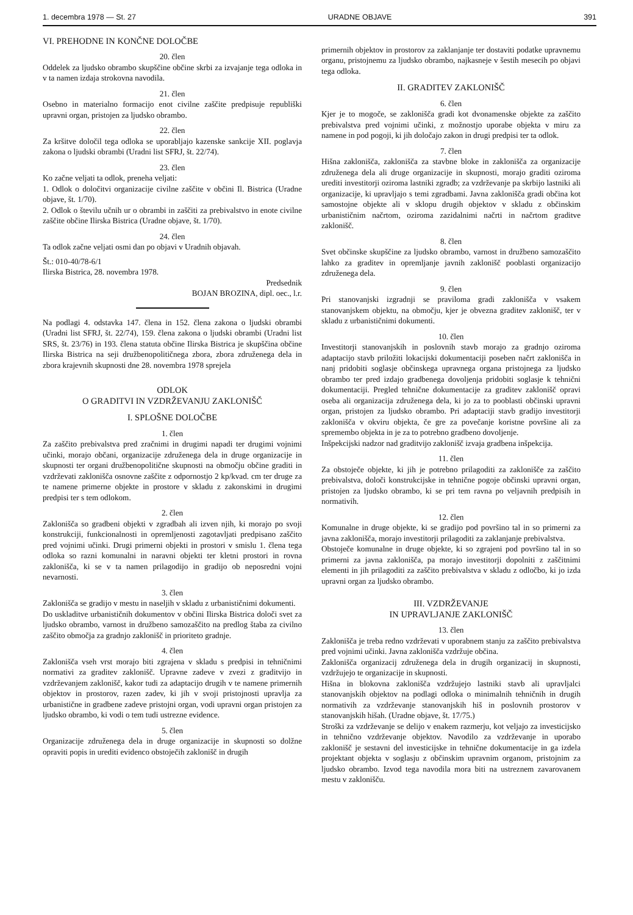1. decembra 1978 — St. 27 URADNE OBJAVE 391
VI. PREHODNE IN KONČNE DOLOČBE
20. člen
Oddelek za ljudsko obrambo skupščine občine skrbi za izvajanje tega odloka in v ta namen izdaja strokovna navodila.
21. člen
Osebno in materialno formacijo enot civilne zaščite predpisuje republiški upravni organ, pristojen za ljudsko obrambo.
22. člen
Za kršitve določil tega odloka se uporabljajo kazenske sankcije XII. poglavja zakona o ljudski obrambi (Uradni list SFRJ, št. 22/74).
23. člen
Ko začne veljati ta odlok, preneha veljati:
1. Odlok o določitvi organizacije civilne zaščite v občini Il. Bistrica (Uradne objave, št. 1/70).
2. Odlok o številu učnih ur o obrambi in zaščiti za prebivalstvo in enote civilne zaščite občine Ilirska Bistrica (Uradne objave, št. 1/70).
24. člen
Ta odlok začne veljati osmi dan po objavi v Uradnih objavah.
Št.: 010-40/78-6/1
Ilirska Bistrica, 28. novembra 1978.
Predsednik
BOJAN BROZINA, dipl. oec., l.r.
Na podlagi 4. odstavka 147. člena in 152. člena zakona o ljudski obrambi (Uradni list SFRJ, št. 22/74), 159. člena zakona o ljudski obrambi (Uradni list SRS, št. 23/76) in 193. člena statuta občine Ilirska Bistrica je skupščina občine Ilirska Bistrica na seji družbenopolitičnega zbora, zbora združenega dela in zbora krajevnih skupnosti dne 28. novembra 1978 sprejela
ODLOK
O GRADITVI IN VZDRŽEVANJU ZAKLONIŠČ
I. SPLOŠNE DOLOČBE
1. člen
Za zaščito prebivalstva pred zračnimi in drugimi napadi ter drugimi vojnimi učinki, morajo občani, organizacije združenega dela in druge organizacije in skupnosti ter organi družbenopolitične skupnosti na območju občine graditi in vzdrževati zaklonišča osnovne zaščite z odpornostjo 2 kp/kvad. cm ter druge za te namene primerne objekte in prostore v skladu z zakonskimi in drugimi predpisi ter s tem odlokom.
2. člen
Zaklonišča so gradbeni objekti v zgradbah ali izven njih, ki morajo po svoji konstrukciji, funkcionalnosti in opremljenosti zagotavljati predpisano zaščito pred vojnimi učinki. Drugi primerni objekti in prostori v smislu 1. člena tega odloka so razni komunalni in naravni objekti ter kletni prostori in rovna zaklonišča, ki se v ta namen prilagodijo in gradijo ob neposredni vojni nevarnosti.
3. člen
Zaklonišča se gradijo v mestu in naseljih v skladu z urbanističnimi dokumenti.
Do uskladitve urbanističnih dokumentov v občini Ilirska Bistrica določi svet za ljudsko obrambo, varnost in družbeno samozaščito na predlog štaba za civilno zaščito območja za gradnjo zaklonišč in prioriteto gradnje.
4. člen
Zaklonišča vseh vrst morajo biti zgrajena v skladu s predpisi in tehničnimi normativi za graditev zaklonišč. Upravne zadeve v zvezi z graditvijo in vzdrževanjem zaklonišč, kakor tudi za adaptacijo drugih v te namene primernih objektov in prostorov, razen zadev, ki jih v svoji pristojnosti upravlja za urbanistične in gradbene zadeve pristojni organ, vodi upravni organ pristojen za ljudsko obrambo, ki vodi o tem tudi ustrezne evidence.
5. člen
Organizacije združenega dela in druge organizacije in skupnosti so dolžne opraviti popis in urediti evidenco obstoječih zaklonišč in drugih
primernih objektov in prostorov za zaklanjanje ter dostaviti podatke upravnemu organu, pristojnemu za ljudsko obrambo, najkasneje v šestih mesecih po objavi tega odloka.
II. GRADITEV ZAKLONIŠČ
6. člen
Kjer je to mogoče, se zaklonišča gradi kot dvonamenske objekte za zaščito prebivalstva pred vojnimi učinki, z možnostjo uporabe objekta v miru za namene in pod pogoji, ki jih določajo zakon in drugi predpisi ter ta odlok.
7. člen
Hišna zaklonišča, zaklonišča za stavbne bloke in zaklonišča za organizacije združenega dela ali druge organizacije in skupnosti, morajo graditi oziroma urediti investitorji oziroma lastniki zgradb; za vzdrževanje pa skrbijo lastniki ali organizacije, ki upravljajo s temi zgradbami. Javna zaklonišča gradi občina kot samostojne objekte ali v sklopu drugih objektov v skladu z občinskim urbanističnim načrtom, oziroma zazidalnimi načrti in načrtom graditve zaklonišč.
8. člen
Svet občinske skupščine za ljudsko obrambo, varnost in družbeno samozaščito lahko za graditev in opremljanje javnih zaklonišč pooblasti organizacijo združenega dela.
9. člen
Pri stanovanjski izgradnji se praviloma gradi zaklonišča v vsakem stanovanjskem objektu, na območju, kjer je obvezna graditev zaklonišč, ter v skladu z urbanističnimi dokumenti.
10. člen
Investitorji stanovanjskih in poslovnih stavb morajo za gradnjo oziroma adaptacijo stavb priložiti lokacijski dokumentaciji poseben načrt zaklonišča in nanj pridobiti soglasje občinskega upravnega organa pristojnega za ljudsko obrambo ter pred izdajo gradbenega dovoljenja pridobiti soglasje k tehnični dokumentaciji. Pregled tehnične dokumentacije za graditev zaklonišč opravi oseba ali organizacija združenega dela, ki jo za to pooblasti občinski upravni organ, pristojen za ljudsko obrambo. Pri adaptaciji stavb gradijo investitorji zaklonišča v okviru objekta, če gre za povečanje koristne površine ali za spremembo objekta in je za to potrebno gradbeno dovoljenje.
Inšpekcijski nadzor nad graditvijo zaklonišč izvaja gradbena inšpekcija.
11. člen
Za obstoječe objekte, ki jih je potrebno prilagoditi za zaklonišče za zaščito prebivalstva, določi konstrukcijske in tehnične pogoje občinski upravni organ, pristojen za ljudsko obrambo, ki se pri tem ravna po veljavnih predpisih in normativih.
12. člen
Komunalne in druge objekte, ki se gradijo pod površino tal in so primerni za javna zaklonišča, morajo investitorji prilagoditi za zaklanjanje prebivalstva.
Obstoječe komunalne in druge objekte, ki so zgrajeni pod površino tal in so primerni za javna zaklonišča, pa morajo investitorji dopolniti z zaščitnimi elementi in jih prilagoditi za zaščito prebivalstva v skladu z odločbo, ki jo izda upravni organ za ljudsko obrambo.
III. VZDRŽEVANJE
IN UPRAVLJANJE ZAKLONIŠČ
13. člen
Zaklonišča je treba redno vzdrževati v uporabnem stanju za zaščito prebivalstva pred vojnimi učinki. Javna zaklonišča vzdržuje občina.
Zaklonišča organizacij združenega dela in drugih organizacij in skupnosti, vzdržujejo te organizacije in skupnosti.
Hišna in blokovna zaklonišča vzdržujejo lastniki stavb ali upravljalci stanovanjskih objektov na podlagi odloka o minimalnih tehničnih in drugih normativih za vzdrževanje stanovanjskih hiš in poslovnih prostorov v stanovanjskih hišah. (Uradne objave, št. 17/75.)
Stroški za vzdrževanje se delijo v enakem razmerju, kot veljajo za investicijsko in tehnično vzdrževanje objektov. Navodilo za vzdrževanje in uporabo zaklonišč je sestavni del investicijske in tehnične dokumentacije in ga izdela projektant objekta v soglasju z občinskim upravnim organom, pristojnim za ljudsko obrambo. Izvod tega navodila mora biti na ustreznem zavarovanem mestu v zaklonišču.